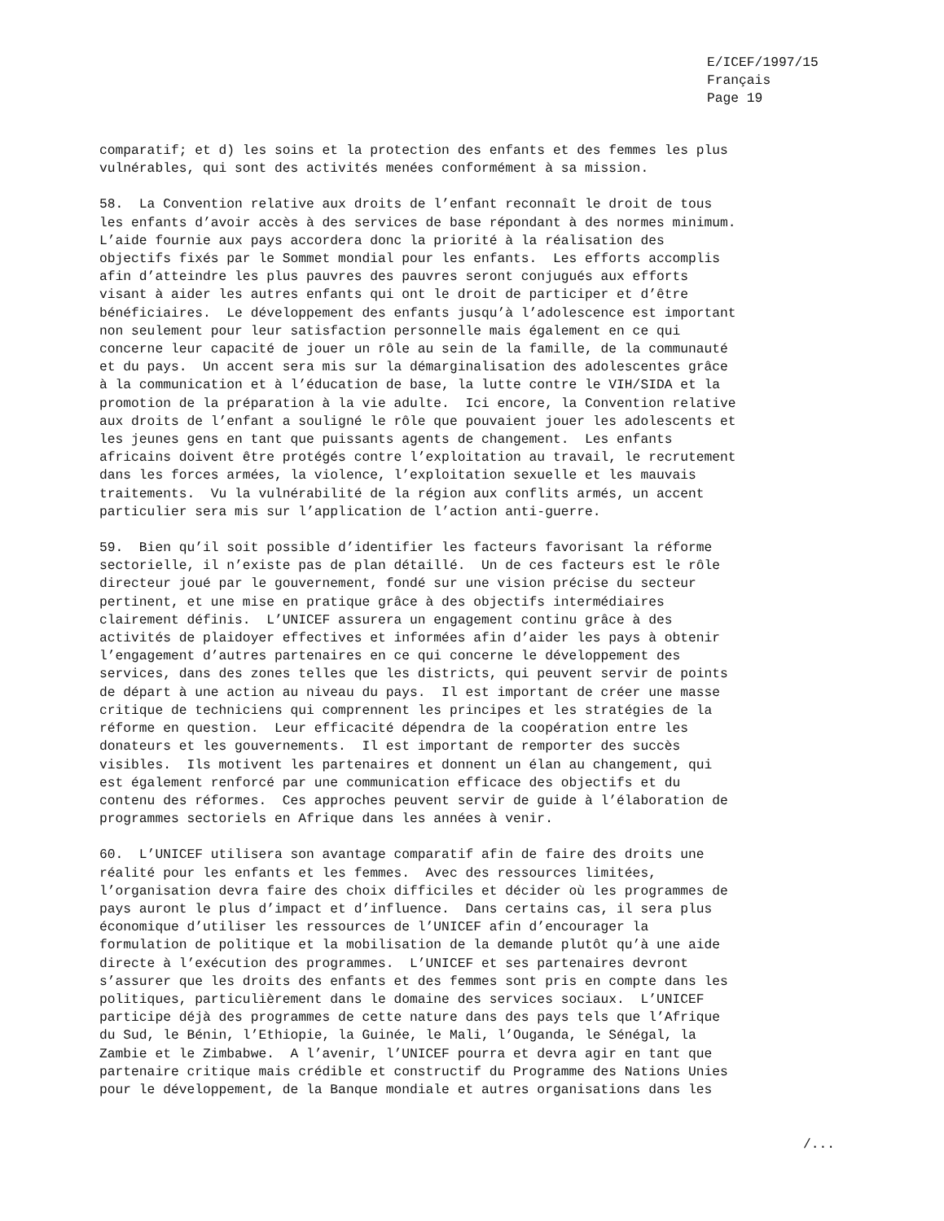E/ICEF/1997/15 Français Page 19
comparatif; et d) les soins et la protection des enfants et des femmes les plus vulnérables, qui sont des activités menées conformément à sa mission.
58. La Convention relative aux droits de l’enfant reconnaît le droit de tous les enfants d’avoir accès à des services de base répondant à des normes minimum. L’aide fournie aux pays accordera donc la priorité à la réalisation des objectifs fixés par le Sommet mondial pour les enfants. Les efforts accomplis afin d’atteindre les plus pauvres des pauvres seront conjugués aux efforts visant à aider les autres enfants qui ont le droit de participer et d’être bénéficiaires. Le développement des enfants jusqu’à l’adolescence est important non seulement pour leur satisfaction personnelle mais également en ce qui concerne leur capacité de jouer un rôle au sein de la famille, de la communauté et du pays. Un accent sera mis sur la démarginalisation des adolescentes grâce à la communication et à l’éducation de base, la lutte contre le VIH/SIDA et la promotion de la préparation à la vie adulte. Ici encore, la Convention relative aux droits de l’enfant a souligné le rôle que pouvaient jouer les adolescents et les jeunes gens en tant que puissants agents de changement. Les enfants africains doivent être protégés contre l’exploitation au travail, le recrutement dans les forces armées, la violence, l’exploitation sexuelle et les mauvais traitements. Vu la vulnérabilité de la région aux conflits armés, un accent particulier sera mis sur l’application de l’action anti-guerre.
59. Bien qu’il soit possible d’identifier les facteurs favorisant la réforme sectorielle, il n’existe pas de plan détaillé. Un de ces facteurs est le rôle directeur joué par le gouvernement, fondé sur une vision précise du secteur pertinent, et une mise en pratique grâce à des objectifs intermédiaires clairement définis. L’UNICEF assurera un engagement continu grâce à des activités de plaidoyer effectives et informées afin d’aider les pays à obtenir l’engagement d’autres partenaires en ce qui concerne le développement des services, dans des zones telles que les districts, qui peuvent servir de points de départ à une action au niveau du pays. Il est important de créer une masse critique de techniciens qui comprennent les principes et les stratégies de la réforme en question. Leur efficacité dépendra de la coopération entre les donateurs et les gouvernements. Il est important de remporter des succès visibles. Ils motivent les partenaires et donnent un élan au changement, qui est également renforcé par une communication efficace des objectifs et du contenu des réformes. Ces approches peuvent servir de guide à l’élaboration de programmes sectoriels en Afrique dans les années à venir.
60. L’UNICEF utilisera son avantage comparatif afin de faire des droits une réalité pour les enfants et les femmes. Avec des ressources limitées, l’organisation devra faire des choix difficiles et décider où les programmes de pays auront le plus d’impact et d’influence. Dans certains cas, il sera plus économique d’utiliser les ressources de l’UNICEF afin d’encourager la formulation de politique et la mobilisation de la demande plutôt qu’à une aide directe à l’exécution des programmes. L’UNICEF et ses partenaires devront s’assurer que les droits des enfants et des femmes sont pris en compte dans les politiques, particulièrement dans le domaine des services sociaux. L’UNICEF participe déjà des programmes de cette nature dans des pays tels que l’Afrique du Sud, le Bénin, l’Ethiopie, la Guinée, le Mali, l’Ouganda, le Sénégal, la Zambie et le Zimbabwe. A l’avenir, l’UNICEF pourra et devra agir en tant que partenaire critique mais crédible et constructif du Programme des Nations Unies pour le développement, de la Banque mondiale et autres organisations dans les
/...